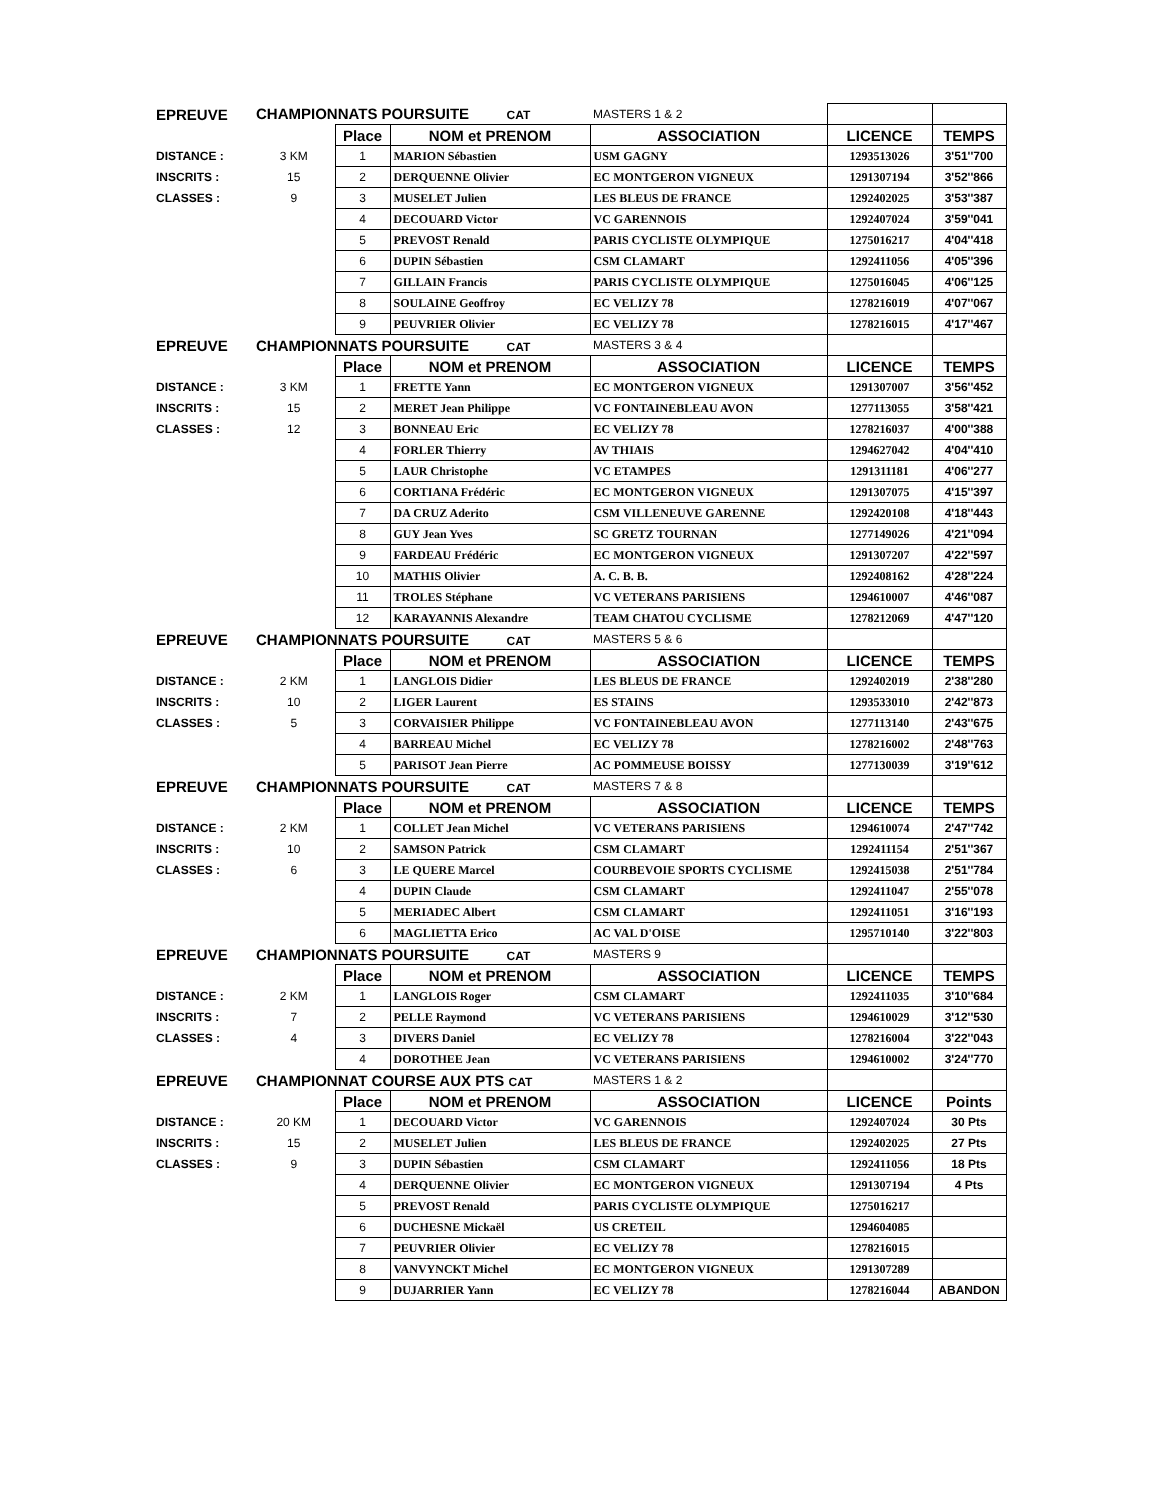| EPREUVE | CHAMPIONNATS POURSUITE CAT | | | MASTERS 1 & 2 | | |
| | | Place | NOM et PRENOM | ASSOCIATION | LICENCE | TEMPS |
| DISTANCE : | 3 KM | 1 | MARION Sébastien | USM GAGNY | 1293513026 | 3'51''700 |
| INSCRITS : | 15 | 2 | DERQUENNE Olivier | EC MONTGERON VIGNEUX | 1291307194 | 3'52''866 |
| CLASSES : | 9 | 3 | MUSELET Julien | LES BLEUS DE FRANCE | 1292402025 | 3'53''387 |
| | | 4 | DECOUARD Victor | VC GARENNOIS | 1292407024 | 3'59''041 |
| | | 5 | PREVOST Renald | PARIS CYCLISTE OLYMPIQUE | 1275016217 | 4'04''418 |
| | | 6 | DUPIN Sébastien | CSM CLAMART | 1292411056 | 4'05''396 |
| | | 7 | GILLAIN Francis | PARIS CYCLISTE OLYMPIQUE | 1275016045 | 4'06''125 |
| | | 8 | SOULAINE Geoffroy | EC VELIZY 78 | 1278216019 | 4'07''067 |
| | | 9 | PEUVRIER Olivier | EC VELIZY 78 | 1278216015 | 4'17''467 |
| EPREUVE | CHAMPIONNATS POURSUITE CAT | | | MASTERS 3 & 4 | | |
| | | Place | NOM et PRENOM | ASSOCIATION | LICENCE | TEMPS |
| DISTANCE : | 3 KM | 1 | FRETTE Yann | EC MONTGERON VIGNEUX | 1291307007 | 3'56''452 |
| INSCRITS : | 15 | 2 | MERET Jean Philippe | VC FONTAINEBLEAU AVON | 1277113055 | 3'58''421 |
| CLASSES : | 12 | 3 | BONNEAU Eric | EC VELIZY 78 | 1278216037 | 4'00''388 |
| | | 4 | FORLER Thierry | AV THIAIS | 1294627042 | 4'04''410 |
| | | 5 | LAUR Christophe | VC ETAMPES | 1291311181 | 4'06''277 |
| | | 6 | CORTIANA Frédéric | EC MONTGERON VIGNEUX | 1291307075 | 4'15''397 |
| | | 7 | DA CRUZ Aderito | CSM VILLENEUVE GARENNE | 1292420108 | 4'18''443 |
| | | 8 | GUY Jean Yves | SC GRETZ TOURNAN | 1277149026 | 4'21''094 |
| | | 9 | FARDEAU Frédéric | EC MONTGERON VIGNEUX | 1291307207 | 4'22''597 |
| | | 10 | MATHIS Olivier | A. C. B. B. | 1292408162 | 4'28''224 |
| | | 11 | TROLES Stéphane | VC VETERANS PARISIENS | 1294610007 | 4'46''087 |
| | | 12 | KARAYANNIS Alexandre | TEAM CHATOU CYCLISME | 1278212069 | 4'47''120 |
| EPREUVE | CHAMPIONNATS POURSUITE CAT | | | MASTERS 5 & 6 | | |
| | | Place | NOM et PRENOM | ASSOCIATION | LICENCE | TEMPS |
| DISTANCE : | 2 KM | 1 | LANGLOIS Didier | LES BLEUS DE FRANCE | 1292402019 | 2'38''280 |
| INSCRITS : | 10 | 2 | LIGER Laurent | ES STAINS | 1293533010 | 2'42''873 |
| CLASSES : | 5 | 3 | CORVAISIER Philippe | VC FONTAINEBLEAU AVON | 1277113140 | 2'43''675 |
| | | 4 | BARREAU Michel | EC VELIZY 78 | 1278216002 | 2'48''763 |
| | | 5 | PARISOT Jean Pierre | AC POMMEUSE BOISSY | 1277130039 | 3'19''612 |
| EPREUVE | CHAMPIONNATS POURSUITE CAT | | | MASTERS 7 & 8 | | |
| | | Place | NOM et PRENOM | ASSOCIATION | LICENCE | TEMPS |
| DISTANCE : | 2 KM | 1 | COLLET Jean Michel | VC VETERANS PARISIENS | 1294610074 | 2'47''742 |
| INSCRITS : | 10 | 2 | SAMSON Patrick | CSM CLAMART | 1292411154 | 2'51''367 |
| CLASSES : | 6 | 3 | LE QUERE Marcel | COURBEVOIE SPORTS CYCLISME | 1292415038 | 2'51''784 |
| | | 4 | DUPIN Claude | CSM CLAMART | 1292411047 | 2'55''078 |
| | | 5 | MERIADEC Albert | CSM CLAMART | 1292411051 | 3'16''193 |
| | | 6 | MAGLIETTA Erico | AC VAL D'OISE | 1295710140 | 3'22''803 |
| EPREUVE | CHAMPIONNATS POURSUITE CAT | | | MASTERS 9 | | |
| | | Place | NOM et PRENOM | ASSOCIATION | LICENCE | TEMPS |
| DISTANCE : | 2 KM | 1 | LANGLOIS Roger | CSM CLAMART | 1292411035 | 3'10''684 |
| INSCRITS : | 7 | 2 | PELLE Raymond | VC VETERANS PARISIENS | 1294610029 | 3'12''530 |
| CLASSES : | 4 | 3 | DIVERS Daniel | EC VELIZY 78 | 1278216004 | 3'22''043 |
| | | 4 | DOROTHEE Jean | VC VETERANS PARISIENS | 1294610002 | 3'24''770 |
| EPREUVE | CHAMPIONNAT COURSE AUX PTS CAT | | | MASTERS 1 & 2 | | |
| | | Place | NOM et PRENOM | ASSOCIATION | LICENCE | Points |
| DISTANCE : | 20 KM | 1 | DECOUARD Victor | VC GARENNOIS | 1292407024 | 30 Pts |
| INSCRITS : | 15 | 2 | MUSELET Julien | LES BLEUS DE FRANCE | 1292402025 | 27 Pts |
| CLASSES : | 9 | 3 | DUPIN Sébastien | CSM CLAMART | 1292411056 | 18 Pts |
| | | 4 | DERQUENNE Olivier | EC MONTGERON VIGNEUX | 1291307194 | 4 Pts |
| | | 5 | PREVOST Renald | PARIS CYCLISTE OLYMPIQUE | 1275016217 | |
| | | 6 | DUCHESNE Mickaël | US CRETEIL | 1294604085 | |
| | | 7 | PEUVRIER Olivier | EC VELIZY 78 | 1278216015 | |
| | | 8 | VANVYNCKT Michel | EC MONTGERON VIGNEUX | 1291307289 | |
| | | 9 | DUJARRIER Yann | EC VELIZY 78 | 1278216044 | ABANDON |